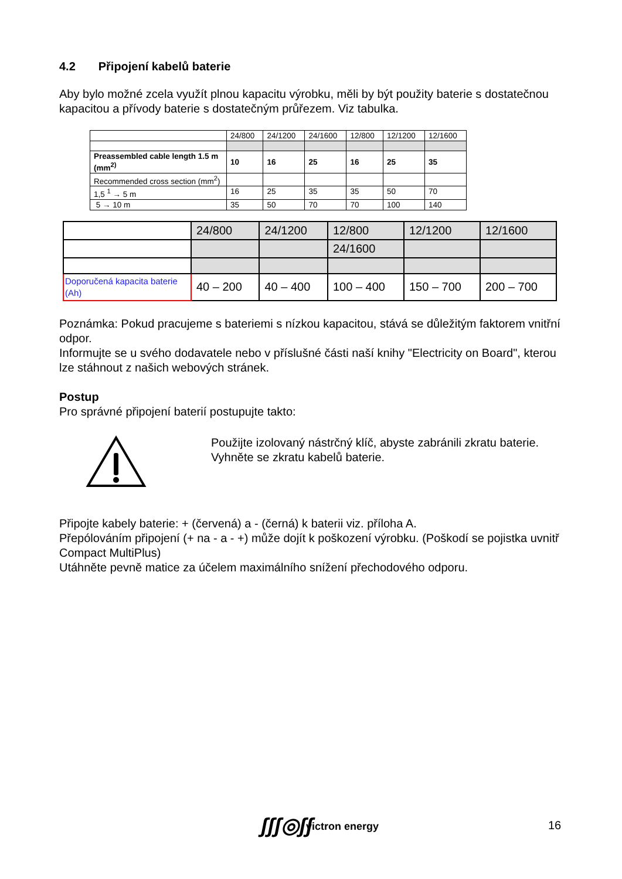4.2 Připojení kabelů baterie
Aby bylo možné zcela využít plnou kapacitu výrobku, měli by být použity baterie s dostatečnou kapacitou a přívody baterie s dostatečným průřezem. Viz tabulka.
| | 24/800 | 24/1200 | 24/1600 | 12/800 | 12/1200 | 12/1600 |
| Preassembled cable length 1.5 m (mm<sup>2)</sup> | 10 | 16 | 25 | 16 | 25 | 35 |
| Recommended cross section (mm<sup>2</sup>) | | | | | | |
| 1,5 <sup>1</sup> → 5 m | 16 | 25 | 35 | 35 | 50 | 70 |
| 5 → 10 m | 35 | 50 | 70 | 70 | 100 | 140 |
| | 24/800 | 24/1200 | 12/800 | 12/1200 | 12/1600 |
| | | | 24/1600 | | |
| Doporučená kapacita baterie (Ah) | 40 – 200 | 40 – 400 | 100 – 400 | 150 – 700 | 200 – 700 |
Poznámka: Pokud pracujeme s bateriemi s nízkou kapacitou, stává se důležitým faktorem vnitřní odpor.
Informujte se u svého dodavatele nebo v příslušné části naší knihy "Electricity on Board", kterou lze stáhnout z našich webových stránek.
Postup
Pro správné připojení baterií postupujte takto:
Použijte izolovaný nástrčný klíč, abyste zabránili zkratu baterie.
Vyhněte se zkratu kabelů baterie.
Připojte kabely baterie: + (červená) a - (černá) k baterii viz. příloha A.
Přepólováním připojení (+ na - a - +) může dojít k poškození výrobku. (Poškodí se pojistka uvnitř Compact MultiPlus)
Utáhněte pevně matice za účelem maximálního snížení přechodového odporu.
ʃʃʃ◎ʃʃ victron energy 16